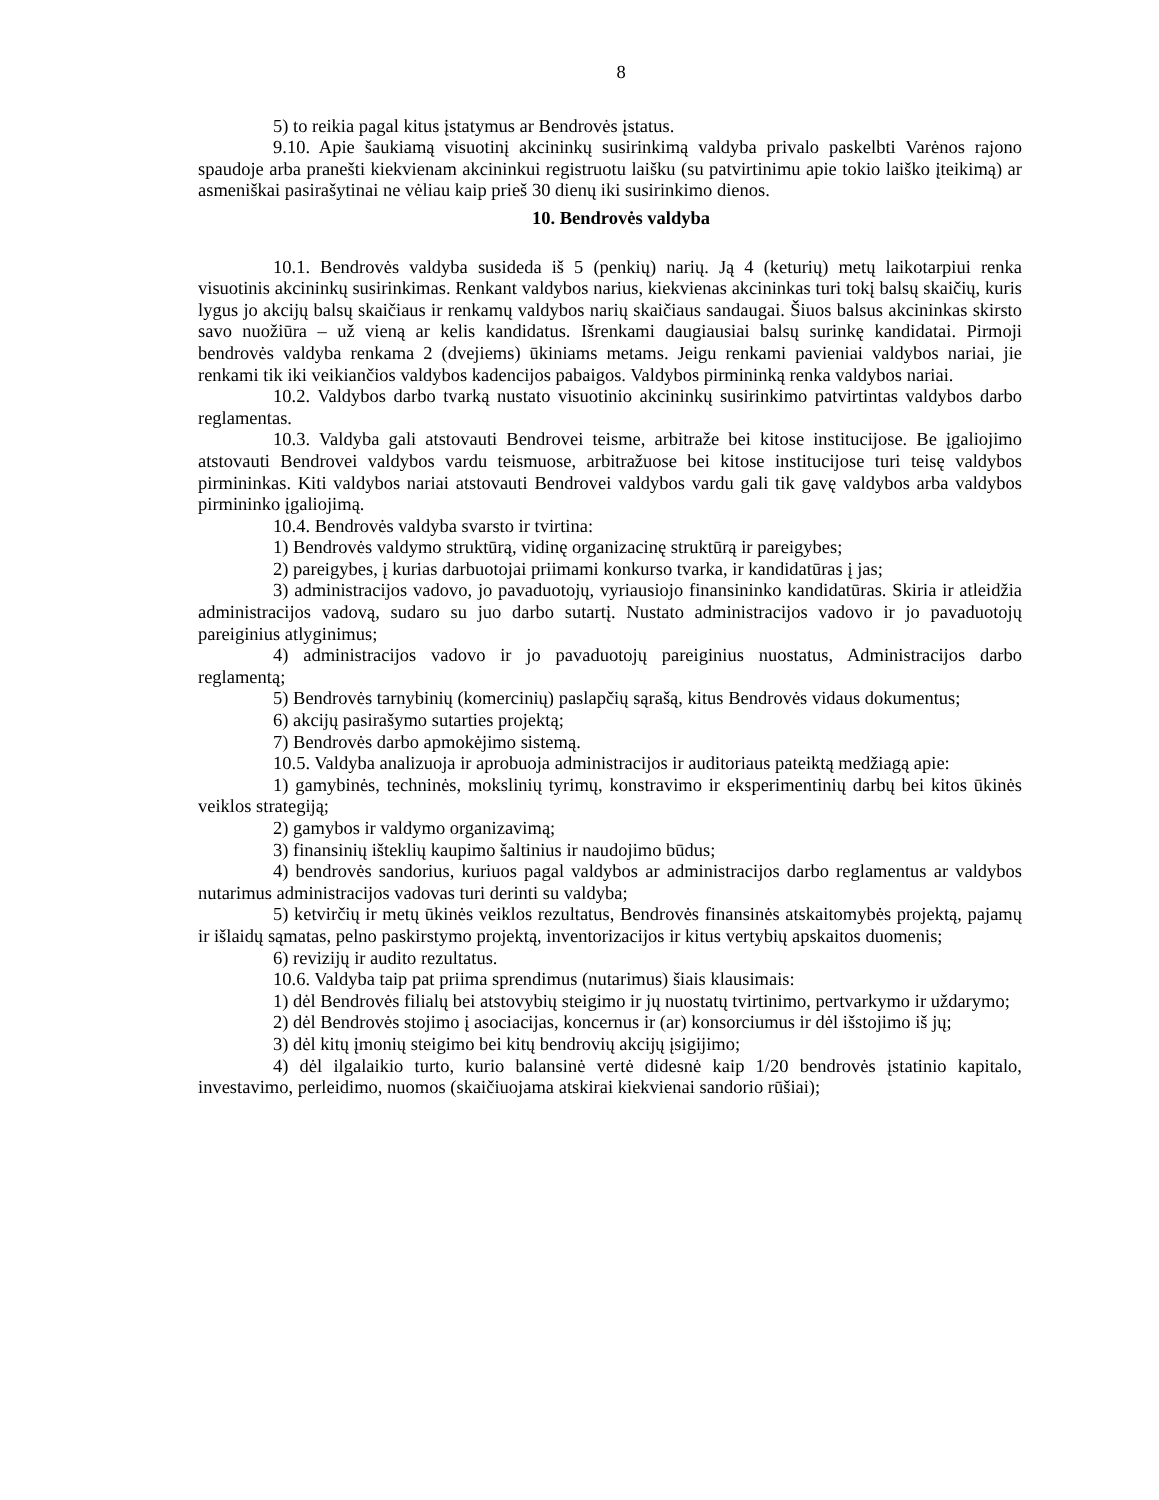8
5) to reikia pagal kitus įstatymus ar Bendrovės įstatus.
9.10. Apie šaukiamą visuotinį akcininkų susirinkimą valdyba privalo paskelbti Varėnos rajono spaudoje arba pranešti kiekvienam akcininkui registruotu laišku (su patvirtinimu apie tokio laiško įteikimą) ar asmeniškai pasirašytinai ne vėliau kaip prieš 30 dienų iki susirinkimo dienos.
10. Bendrovės valdyba
10.1. Bendrovės valdyba susideda iš 5 (penkių) narių. Ją 4 (keturių) metų laikotarpiui renka visuotinis akcininkų susirinkimas. Renkant valdybos narius, kiekvienas akcininkas turi tokį balsų skaičių, kuris lygus jo akcijų balsų skaičiaus ir renkamų valdybos narių skaičiaus sandaugai. Šiuos balsus akcininkas skirsto savo nuožiūra – už vieną ar kelis kandidatus. Išrenkami daugiausiai balsų surinkę kandidatai. Pirmoji bendrovės valdyba renkama 2 (dvejiems) ūkiniams metams. Jeigu renkami pavieniai valdybos nariai, jie renkami tik iki veikiančios valdybos kadencijos pabaigos. Valdybos pirmininką renka valdybos nariai.
10.2. Valdybos darbo tvarką nustato visuotinio akcininkų susirinkimo patvirtintas valdybos darbo reglamentas.
10.3. Valdyba gali atstovauti Bendrovei teisme, arbitraže bei kitose institucijose. Be įgaliojimo atstovauti Bendrovei valdybos vardu teismuose, arbitražuose bei kitose institucijose turi teisę valdybos pirmininkas. Kiti valdybos nariai atstovauti Bendrovei valdybos vardu gali tik gavę valdybos arba valdybos pirmininko įgaliojimą.
10.4. Bendrovės valdyba svarsto ir tvirtina:
1) Bendrovės valdymo struktūrą, vidinę organizacinę struktūrą ir pareigybes;
2) pareigybes, į kurias darbuotojai priimami konkurso tvarka, ir kandidatūras į jas;
3) administracijos vadovo, jo pavaduotojų, vyriausiojo finansininko kandidatūras. Skiria ir atleidžia administracijos vadovą, sudaro su juo darbo sutartį. Nustato administracijos vadovo ir jo pavaduotojų pareiginius atlyginimus;
4) administracijos vadovo ir jo pavaduotojų pareiginius nuostatus, Administracijos darbo reglamentą;
5) Bendrovės tarnybinių (komercinių) paslapčių sąrašą, kitus Bendrovės vidaus dokumentus;
6) akcijų pasirašymo sutarties projektą;
7) Bendrovės darbo apmokėjimo sistemą.
10.5. Valdyba analizuoja ir aprobuoja administracijos ir auditoriaus pateiktą medžiagą apie:
1) gamybinės, techninės, mokslinių tyrimų, konstravimo ir eksperimentinių darbų bei kitos ūkinės veiklos strategiją;
2) gamybos ir valdymo organizavimą;
3) finansinių išteklių kaupimo šaltinius ir naudojimo būdus;
4) bendrovės sandorius, kuriuos pagal valdybos ar administracijos darbo reglamentus ar valdybos nutarimus administracijos vadovas turi derinti su valdyba;
5) ketvirčių ir metų ūkinės veiklos rezultatus, Bendrovės finansinės atskaitomybės projektą, pajamų ir išlaidų sąmatas, pelno paskirstymo projektą, inventorizacijos ir kitus vertybių apskaitos duomenis;
6) revizijų ir audito rezultatus.
10.6. Valdyba taip pat priima sprendimus (nutarimus) šiais klausimais:
1) dėl Bendrovės filialų bei atstovybių steigimo ir jų nuostatų tvirtinimo, pertvarkymo ir uždarymo;
2) dėl Bendrovės stojimo į asociacijas, koncernus ir (ar) konsorciumus ir dėl išstojimo iš jų;
3) dėl kitų įmonių steigimo bei kitų bendrovių akcijų įsigijimo;
4) dėl ilgalaikio turto, kurio balansinė vertė didesnė kaip 1/20 bendrovės įstatinio kapitalo, investavimo, perleidimo, nuomos (skaičiuojama atskirai kiekvienai sandorio rūšiai);